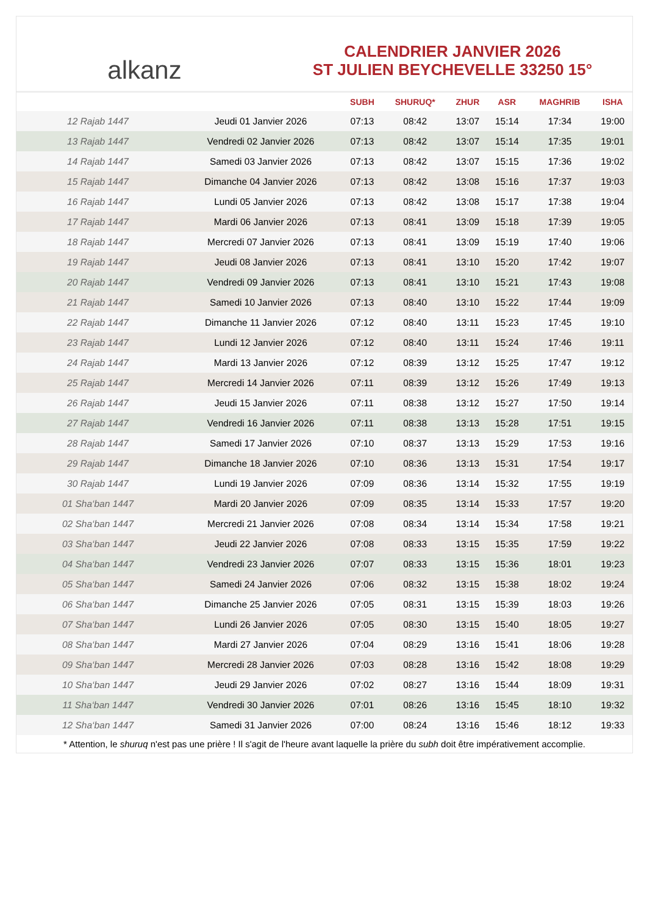alkanz
CALENDRIER JANVIER 2026
ST JULIEN BEYCHEVELLE 33250 15°
| | | SUBH | SHURUQ* | ZHUR | ASR | MAGHRIB | ISHA |
| --- | --- | --- | --- | --- | --- | --- | --- |
| 12 Rajab 1447 | Jeudi 01 Janvier 2026 | 07:13 | 08:42 | 13:07 | 15:14 | 17:34 | 19:00 |
| 13 Rajab 1447 | Vendredi 02 Janvier 2026 | 07:13 | 08:42 | 13:07 | 15:14 | 17:35 | 19:01 |
| 14 Rajab 1447 | Samedi 03 Janvier 2026 | 07:13 | 08:42 | 13:07 | 15:15 | 17:36 | 19:02 |
| 15 Rajab 1447 | Dimanche 04 Janvier 2026 | 07:13 | 08:42 | 13:08 | 15:16 | 17:37 | 19:03 |
| 16 Rajab 1447 | Lundi 05 Janvier 2026 | 07:13 | 08:42 | 13:08 | 15:17 | 17:38 | 19:04 |
| 17 Rajab 1447 | Mardi 06 Janvier 2026 | 07:13 | 08:41 | 13:09 | 15:18 | 17:39 | 19:05 |
| 18 Rajab 1447 | Mercredi 07 Janvier 2026 | 07:13 | 08:41 | 13:09 | 15:19 | 17:40 | 19:06 |
| 19 Rajab 1447 | Jeudi 08 Janvier 2026 | 07:13 | 08:41 | 13:10 | 15:20 | 17:42 | 19:07 |
| 20 Rajab 1447 | Vendredi 09 Janvier 2026 | 07:13 | 08:41 | 13:10 | 15:21 | 17:43 | 19:08 |
| 21 Rajab 1447 | Samedi 10 Janvier 2026 | 07:13 | 08:40 | 13:10 | 15:22 | 17:44 | 19:09 |
| 22 Rajab 1447 | Dimanche 11 Janvier 2026 | 07:12 | 08:40 | 13:11 | 15:23 | 17:45 | 19:10 |
| 23 Rajab 1447 | Lundi 12 Janvier 2026 | 07:12 | 08:40 | 13:11 | 15:24 | 17:46 | 19:11 |
| 24 Rajab 1447 | Mardi 13 Janvier 2026 | 07:12 | 08:39 | 13:12 | 15:25 | 17:47 | 19:12 |
| 25 Rajab 1447 | Mercredi 14 Janvier 2026 | 07:11 | 08:39 | 13:12 | 15:26 | 17:49 | 19:13 |
| 26 Rajab 1447 | Jeudi 15 Janvier 2026 | 07:11 | 08:38 | 13:12 | 15:27 | 17:50 | 19:14 |
| 27 Rajab 1447 | Vendredi 16 Janvier 2026 | 07:11 | 08:38 | 13:13 | 15:28 | 17:51 | 19:15 |
| 28 Rajab 1447 | Samedi 17 Janvier 2026 | 07:10 | 08:37 | 13:13 | 15:29 | 17:53 | 19:16 |
| 29 Rajab 1447 | Dimanche 18 Janvier 2026 | 07:10 | 08:36 | 13:13 | 15:31 | 17:54 | 19:17 |
| 30 Rajab 1447 | Lundi 19 Janvier 2026 | 07:09 | 08:36 | 13:14 | 15:32 | 17:55 | 19:19 |
| 01 Sha‘ban 1447 | Mardi 20 Janvier 2026 | 07:09 | 08:35 | 13:14 | 15:33 | 17:57 | 19:20 |
| 02 Sha‘ban 1447 | Mercredi 21 Janvier 2026 | 07:08 | 08:34 | 13:14 | 15:34 | 17:58 | 19:21 |
| 03 Sha‘ban 1447 | Jeudi 22 Janvier 2026 | 07:08 | 08:33 | 13:15 | 15:35 | 17:59 | 19:22 |
| 04 Sha‘ban 1447 | Vendredi 23 Janvier 2026 | 07:07 | 08:33 | 13:15 | 15:36 | 18:01 | 19:23 |
| 05 Sha‘ban 1447 | Samedi 24 Janvier 2026 | 07:06 | 08:32 | 13:15 | 15:38 | 18:02 | 19:24 |
| 06 Sha‘ban 1447 | Dimanche 25 Janvier 2026 | 07:05 | 08:31 | 13:15 | 15:39 | 18:03 | 19:26 |
| 07 Sha‘ban 1447 | Lundi 26 Janvier 2026 | 07:05 | 08:30 | 13:15 | 15:40 | 18:05 | 19:27 |
| 08 Sha‘ban 1447 | Mardi 27 Janvier 2026 | 07:04 | 08:29 | 13:16 | 15:41 | 18:06 | 19:28 |
| 09 Sha‘ban 1447 | Mercredi 28 Janvier 2026 | 07:03 | 08:28 | 13:16 | 15:42 | 18:08 | 19:29 |
| 10 Sha‘ban 1447 | Jeudi 29 Janvier 2026 | 07:02 | 08:27 | 13:16 | 15:44 | 18:09 | 19:31 |
| 11 Sha‘ban 1447 | Vendredi 30 Janvier 2026 | 07:01 | 08:26 | 13:16 | 15:45 | 18:10 | 19:32 |
| 12 Sha‘ban 1447 | Samedi 31 Janvier 2026 | 07:00 | 08:24 | 13:16 | 15:46 | 18:12 | 19:33 |
* Attention, le shuruq n'est pas une prière ! Il s'agit de l'heure avant laquelle la prière du subh doit être impérativement accomplie.